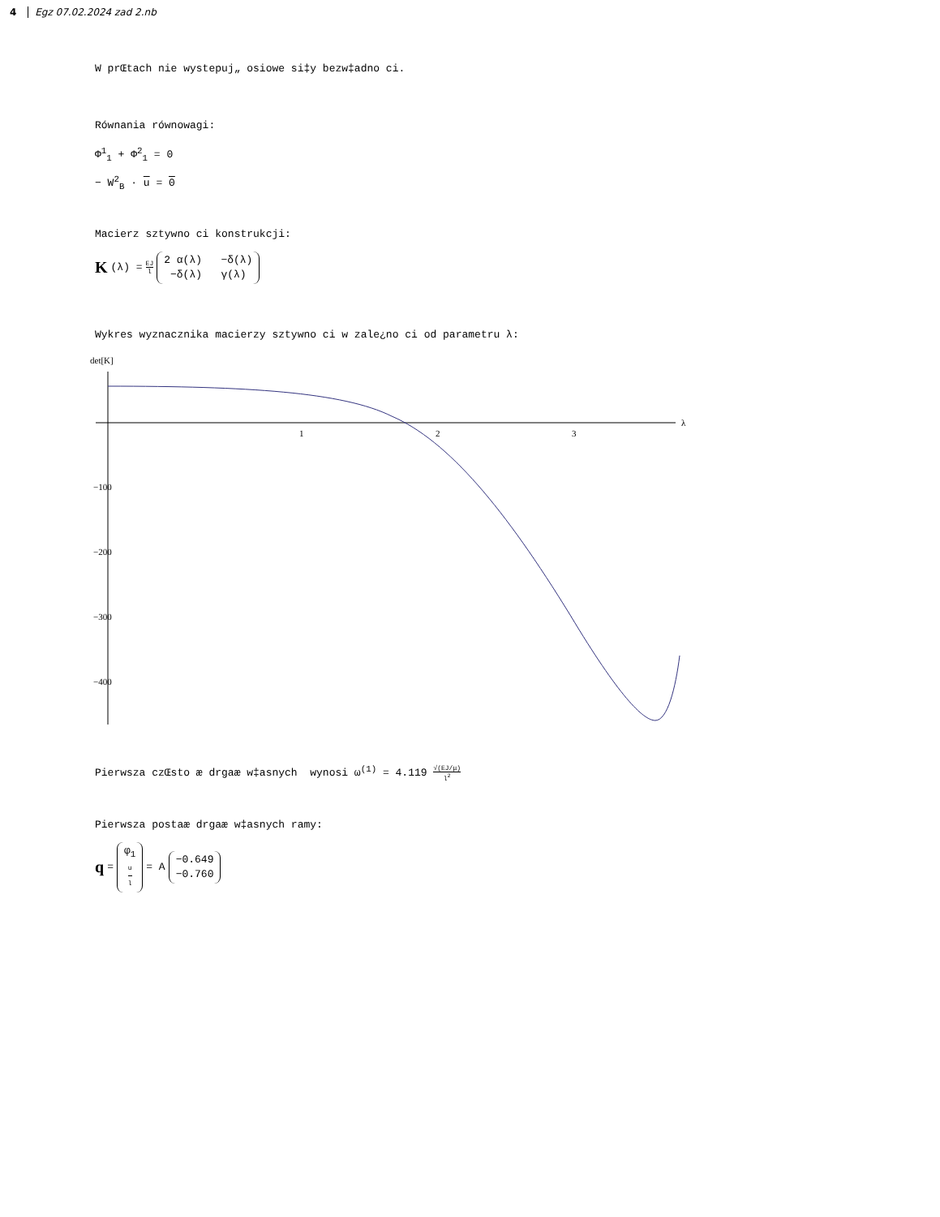4 Egz 07.02.2024 zad 2.nb
W prŒtach nie wystepuj„ osiowe si‡y bezw‡adno ci.
Równania równowagi:
Φ<sup>1</sup><sub>1</sub> + Φ<sup>2</sup><sub>1</sub> = 0
− W<sup>2</sup><sub>B</sub> · u = 0
Macierz sztywno ci konstrukcji:
K (λ) = EJ l 2 α(λ) −δ(λ)
−δ(λ) γ(λ)
Wykres wyznacznika macierzy sztywno ci w zale¿no ci od parametru λ:
det[K]
1
2
3
4
λ
−100
−200
−300
−400
Pierwsza czŒsto æ drgaæ w‡asnych wynosi ω<sup>(1)</sup> = 4.119 √(EJ/μ) l<sup>2</sup>
Pierwsza postaæ drgaæ w‡asnych ramy:
q = φ<sub>1</sub>
u l = A −0.649
−0.760